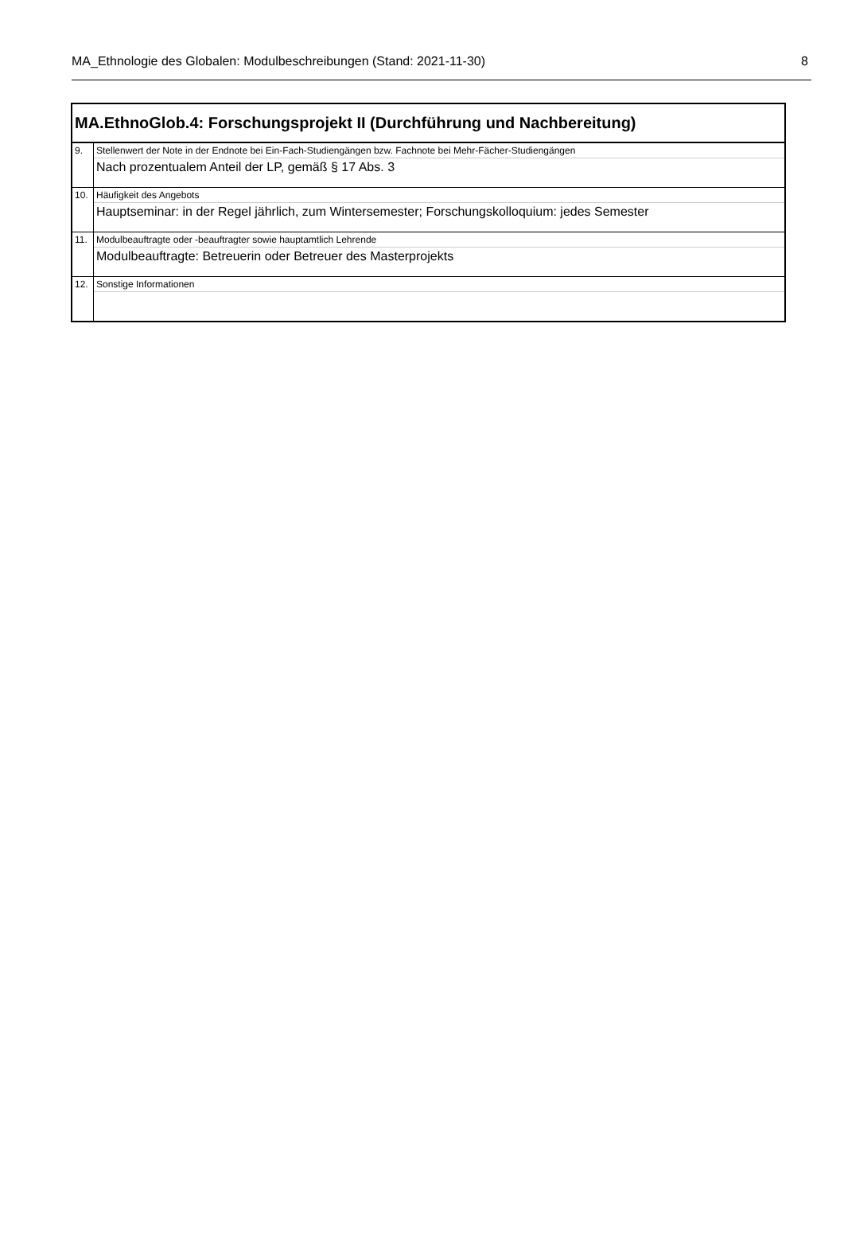MA_Ethnologie des Globalen: Modulbeschreibungen (Stand: 2021-11-30) 8
| MA.EthnoGlob.4: Forschungsprojekt II (Durchführung und Nachbereitung) | |
| --- | --- |
| 9. | Stellenwert der Note in der Endnote bei Ein-Fach-Studiengängen bzw. Fachnote bei Mehr-Fächer-Studiengängen |
| | Nach prozentualem Anteil der LP, gemäß § 17 Abs. 3 |
| 10. | Häufigkeit des Angebots |
| | Hauptseminar: in der Regel jährlich, zum Wintersemester; Forschungskolloquium: jedes Semester |
| 11. | Modulbeauftragte oder -beauftragter sowie hauptamtlich Lehrende |
| | Modulbeauftragte: Betreuerin oder Betreuer des Masterprojekts |
| 12. | Sonstige Informationen |